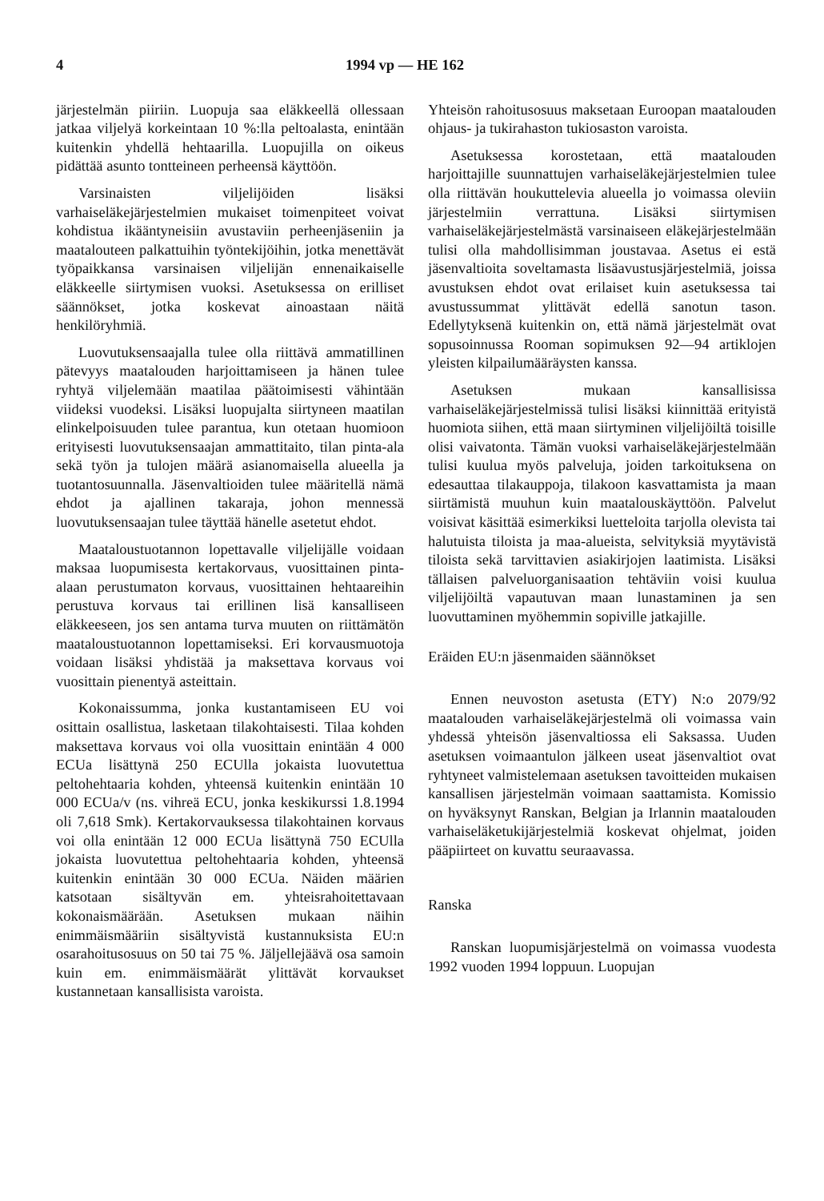4 1994 vp — HE 162
järjestelmän piiriin. Luopuja saa eläkkeellä ollessaan jatkaa viljelyä korkeintaan 10 %:lla peltoalasta, enintään kuitenkin yhdellä hehtaarilla. Luopujilla on oikeus pidättää asunto tontteineen perheensä käyttöön.
Varsinaisten viljelijöiden lisäksi varhaiseläkejärjestelmien mukaiset toimenpiteet voivat kohdistua ikääntyneisiin avustaviin perheenjäseniin ja maatalouteen palkattuihin työntekijöihin, jotka menettävät työpaikkansa varsinaisen viljelijän ennenaikaiselle eläkkeelle siirtymisen vuoksi. Asetuksessa on erilliset säännökset, jotka koskevat ainoastaan näitä henkilöryhmiä.
Luovutuksensaajalla tulee olla riittävä ammatillinen pätevyys maatalouden harjoittamiseen ja hänen tulee ryhtyä viljelemään maatilaa päätoimisesti vähintään viideksi vuodeksi. Lisäksi luopujalta siirtyneen maatilan elinkelpoisuuden tulee parantua, kun otetaan huomioon erityisesti luovutuksensaajan ammattitaito, tilan pinta-ala sekä työn ja tulojen määrä asianomaisella alueella ja tuotantosuunnalla. Jäsenvaltioiden tulee määritellä nämä ehdot ja ajallinen takaraja, johon mennessä luovutuksensaajan tulee täyttää hänelle asetetut ehdot.
Maataloustuotannon lopettavalle viljelijälle voidaan maksaa luopumisesta kertakorvaus, vuosittainen pinta-alaan perustumaton korvaus, vuosittainen hehtaareihin perustuva korvaus tai erillinen lisä kansalliseen eläkkeeseen, jos sen antama turva muuten on riittämätön maataloustuotannon lopettamiseksi. Eri korvausmuotoja voidaan lisäksi yhdistää ja maksettava korvaus voi vuosittain pienentyä asteittain.
Kokonaissumma, jonka kustantamiseen EU voi osittain osallistua, lasketaan tilakohtaisesti. Tilaa kohden maksettava korvaus voi olla vuosittain enintään 4 000 ECUa lisättynä 250 ECUlla jokaista luovutettua peltohehtaaria kohden, yhteensä kuitenkin enintään 10 000 ECUa/v (ns. vihreä ECU, jonka keskikurssi 1.8.1994 oli 7,618 Smk). Kertakorvauksessa tilakohtainen korvaus voi olla enintään 12 000 ECUa lisättynä 750 ECUlla jokaista luovutettua peltohehtaaria kohden, yhteensä kuitenkin enintään 30 000 ECUa. Näiden määrien katsotaan sisältyvän em. yhteisrahoitettavaan kokonaismäärään. Asetuksen mukaan näihin enimmäismääriin sisältyvistä kustannuksista EU:n osarahoitusosuus on 50 tai 75 %. Jäljellejäävä osa samoin kuin em. enimmäismäärät ylittävät korvaukset kustannetaan kansallisista varoista.
Yhteisön rahoitusosuus maksetaan Euroopan maatalouden ohjaus- ja tukirahaston tukiosaston varoista.
Asetuksessa korostetaan, että maatalouden harjoittajille suunnattujen varhaiseläkejärjestelmien tulee olla riittävän houkuttelevia alueella jo voimassa oleviin järjestelmiin verrattuna. Lisäksi siirtymisen varhaiseläkejärjestelmästä varsinaiseen eläkejärjestelmään tulisi olla mahdollisimman joustavaa. Asetus ei estä jäsenvaltioita soveltamasta lisäavustusjärjestelmiä, joissa avustuksen ehdot ovat erilaiset kuin asetuksessa tai avustussummat ylittävät edellä sanotun tason. Edellytyksenä kuitenkin on, että nämä järjestelmät ovat sopusoinnussa Rooman sopimuksen 92—94 artiklojen yleisten kilpailumääräysten kanssa.
Asetuksen mukaan kansallisissa varhaiseläkejärjestelmissä tulisi lisäksi kiinnittää erityistä huomiota siihen, että maan siirtyminen viljelijöiltä toisille olisi vaivatonta. Tämän vuoksi varhaiseläkejärjestelmään tulisi kuulua myös palveluja, joiden tarkoituksena on edesauttaa tilakauppoja, tilakoon kasvattamista ja maan siirtämistä muuhun kuin maatalouskäyttöön. Palvelut voisivat käsittää esimerkiksi luetteloita tarjolla olevista tai halutuista tiloista ja maa-alueista, selvityksiä myytävistä tiloista sekä tarvittavien asiakirjojen laatimista. Lisäksi tällaisen palveluorganisaation tehtäviin voisi kuulua viljelijöiltä vapautuvan maan lunastaminen ja sen luovuttaminen myöhemmin sopiville jatkajille.
Eräiden EU:n jäsenmaiden säännökset
Ennen neuvoston asetusta (ETY) N:o 2079/92 maatalouden varhaiseläkejärjestelmä oli voimassa vain yhdessä yhteisön jäsenvaltiossa eli Saksassa. Uuden asetuksen voimaantulon jälkeen useat jäsenvaltiot ovat ryhtyneet valmistelemaan asetuksen tavoitteiden mukaisen kansallisen järjestelmän voimaan saattamista. Komissio on hyväksynyt Ranskan, Belgian ja Irlannin maatalouden varhaiseläketukijärjestelmiä koskevat ohjelmat, joiden pääpiirteet on kuvattu seuraavassa.
Ranska
Ranskan luopumisjärjestelmä on voimassa vuodesta 1992 vuoden 1994 loppuun. Luopujan